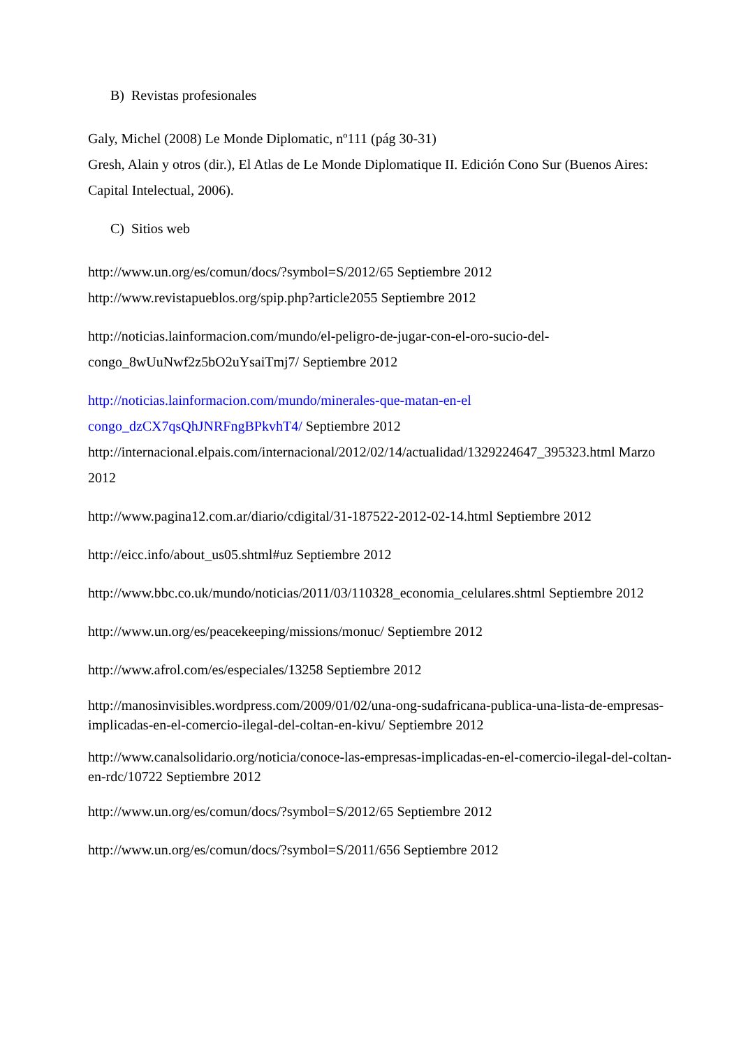B) Revistas profesionales
Galy, Michel (2008) Le Monde Diplomatic, nº111 (pág 30-31)
Gresh, Alain y otros (dir.), El Atlas de Le Monde Diplomatique II. Edición Cono Sur (Buenos Aires: Capital Intelectual, 2006).
C) Sitios web
http://www.un.org/es/comun/docs/?symbol=S/2012/65 Septiembre 2012
http://www.revistapueblos.org/spip.php?article2055 Septiembre 2012
http://noticias.lainformacion.com/mundo/el-peligro-de-jugar-con-el-oro-sucio-del-congo_8wUuNwf2z5bO2uYsaiTmj7/ Septiembre 2012
http://noticias.lainformacion.com/mundo/minerales-que-matan-en-el
congo_dzCX7qsQhJNRFngBPkvhT4/ Septiembre 2012
http://internacional.elpais.com/internacional/2012/02/14/actualidad/1329224647_395323.html Marzo 2012
http://www.pagina12.com.ar/diario/cdigital/31-187522-2012-02-14.html Septiembre 2012
http://eicc.info/about_us05.shtml#uz Septiembre 2012
http://www.bbc.co.uk/mundo/noticias/2011/03/110328_economia_celulares.shtml Septiembre 2012
http://www.un.org/es/peacekeeping/missions/monuc/ Septiembre 2012
http://www.afrol.com/es/especiales/13258 Septiembre 2012
http://manosinvisibles.wordpress.com/2009/01/02/una-ong-sudafricana-publica-una-lista-de-empresas-implicadas-en-el-comercio-ilegal-del-coltan-en-kivu/ Septiembre 2012
http://www.canalsolidario.org/noticia/conoce-las-empresas-implicadas-en-el-comercio-ilegal-del-coltan-en-rdc/10722 Septiembre 2012
http://www.un.org/es/comun/docs/?symbol=S/2012/65 Septiembre 2012
http://www.un.org/es/comun/docs/?symbol=S/2011/656 Septiembre 2012